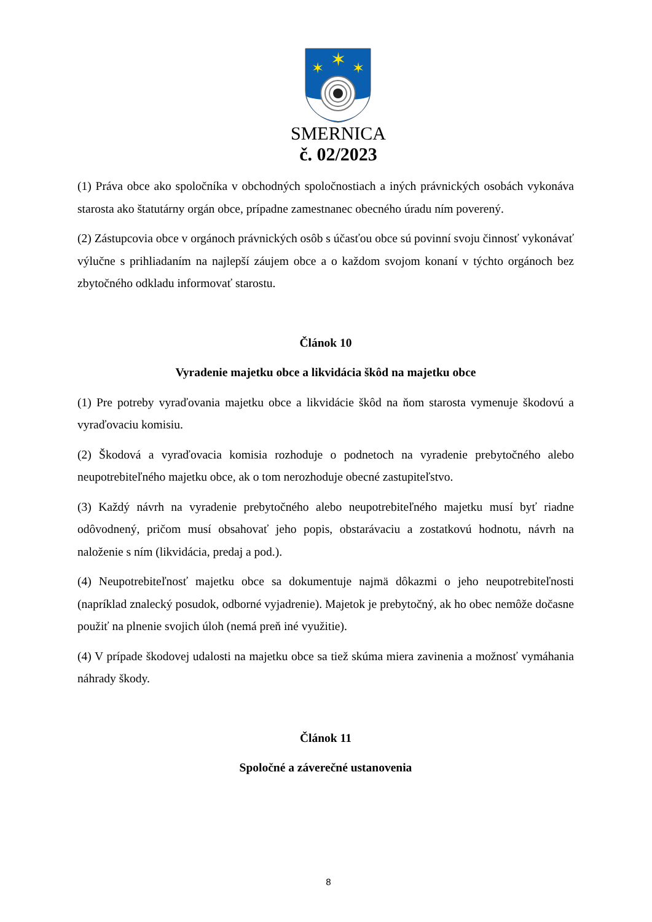✶
✶
✶
SMERNICA
č. 02/2023
(1) Práva obce ako spoločníka v obchodných spoločnostiach a iných právnických osobách vykonáva starosta ako štatutárny orgán obce, prípadne zamestnanec obecného úradu ním poverený.
(2) Zástupcovia obce v orgánoch právnických osôb s účasťou obce sú povinní svoju činnosť vykonávať výlučne s prihliadaním na najlepší záujem obce a o každom svojom konaní v týchto orgánoch bez zbytočného odkladu informovať starostu.
Článok 10
Vyradenie majetku obce a likvidácia škôd na majetku obce
(1) Pre potreby vyraďovania majetku obce a likvidácie škôd na ňom starosta vymenuje škodovú a vyraďovaciu komisiu.
(2) Škodová a vyraďovacia komisia rozhoduje o podnetoch na vyradenie prebytočného alebo neupotrebiteľného majetku obce, ak o tom nerozhoduje obecné zastupiteľstvo.
(3) Každý návrh na vyradenie prebytočného alebo neupotrebiteľného majetku musí byť riadne odôvodnený, pričom musí obsahovať jeho popis, obstarávaciu a zostatkovú hodnotu, návrh na naloženie s ním (likvidácia, predaj a pod.).
(4) Neupotrebiteľnosť majetku obce sa dokumentuje najmä dôkazmi o jeho neupotrebiteľnosti (napríklad znalecký posudok, odborné vyjadrenie). Majetok je prebytočný, ak ho obec nemôže dočasne použiť na plnenie svojich úloh (nemá preň iné využitie).
(4) V prípade škodovej udalosti na majetku obce sa tiež skúma miera zavinenia a možnosť vymáhania náhrady škody.
Článok 11
Spoločné a záverečné ustanovenia
8